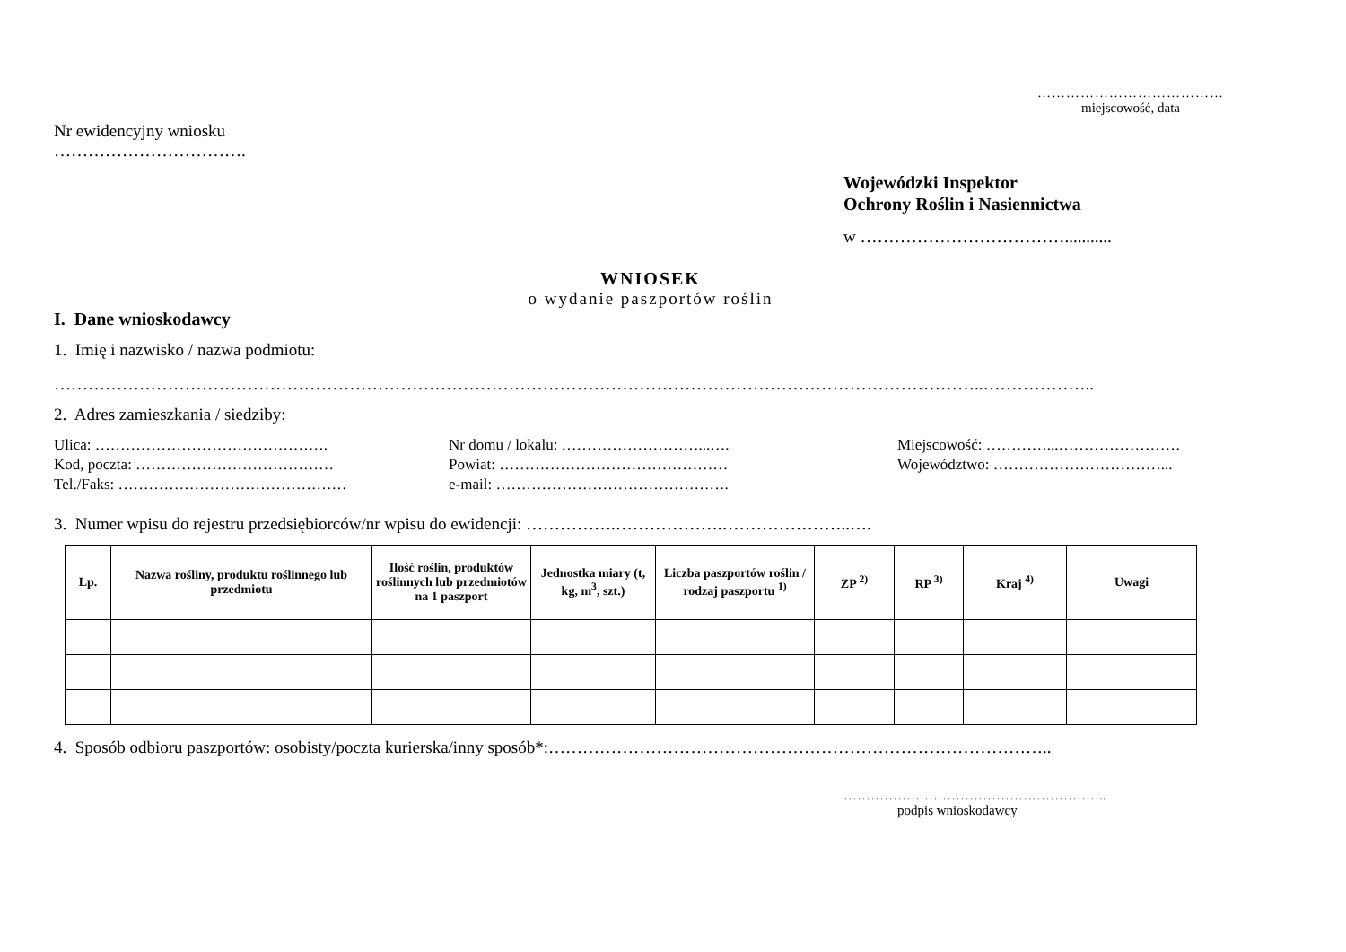…………………………………
miejscowość, data
Nr ewidencyjny wniosku
…………………………….
Wojewódzki Inspektor
Ochrony Roślin i Nasiennictwa
w ………………………………...........
WNIOSEK
o wydanie paszportów roślin
I. Dane wnioskodawcy
1. Imię i nazwisko / nazwa podmiotu:
………………………………………………………………………………………………………………………………………………..………………..
2. Adres zamieszkania / siedziby:
Ulica: ……………………………………….
Kod, poczta: …………………………………
Tel./Faks: ………………………………………
Nr domu / lokalu: ………………………...….
Powiat: ………………………………………
e-mail: ……………………………………….
Miejscowość: …………...……………………
Województwo: ……………………………...
3. Numer wpisu do rejestru przedsiębiorców/nr wpisu do ewidencji: …………….……………….…………………..….
| Lp. | Nazwa rośliny, produktu roślinnego lub przedmiotu | Ilość roślin, produktów roślinnych lub przedmiotów na 1 paszport | Jednostka miary (t, kg, m<sup>3</sup>, szt.) | Liczba paszportów roślin / rodzaj paszportu <sup>1)</sup> | ZP <sup>2)</sup> | RP <sup>3)</sup> | Kraj <sup>4)</sup> | Uwagi |
| --- | --- | --- | --- | --- | --- | --- | --- | --- |
4. Sposób odbioru paszportów: osobisty/poczta kurierska/inny sposób*:……………………………………………………………………………..
…………………………………………………..
podpis wnioskodawcy